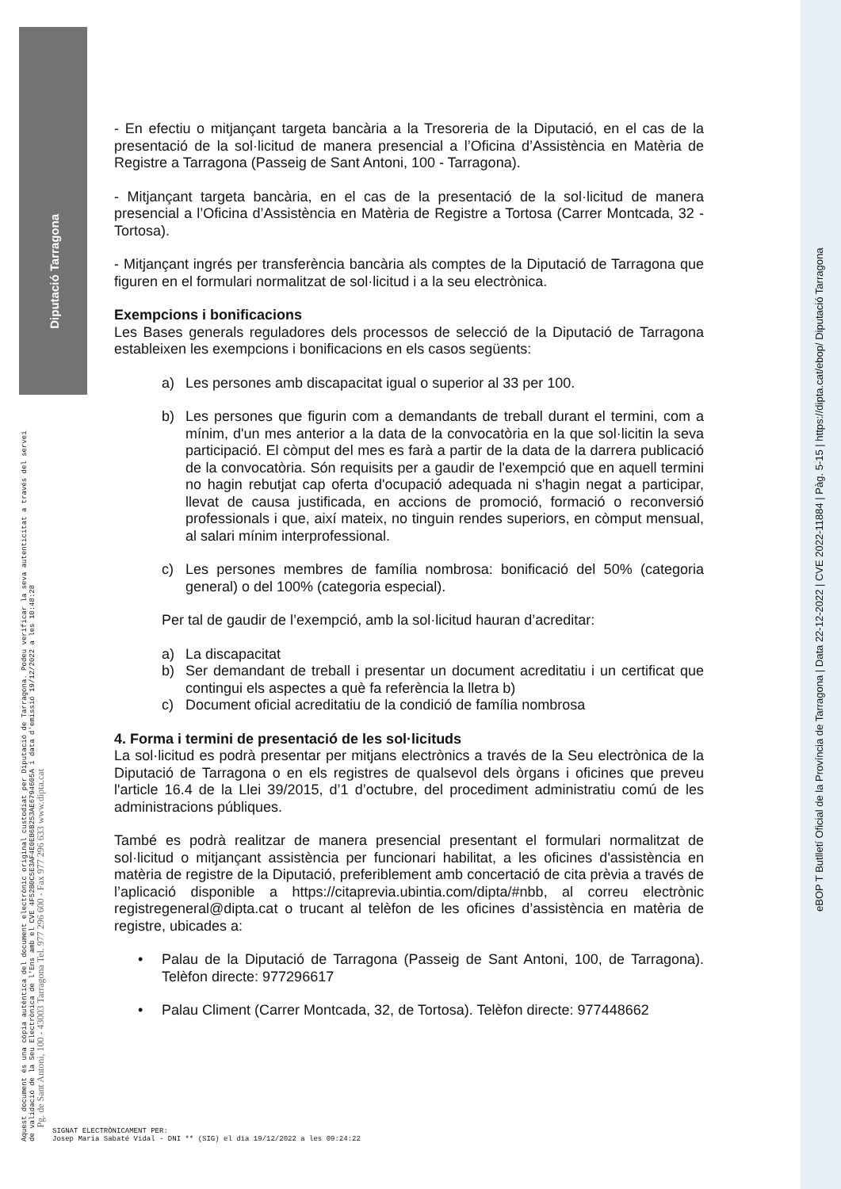Diputació Tarragona
Aquest document és una còpia autèntica del document electrònic original custodiat per Diputació de Tarragona. Podeu verificar la seva autenticitat a través del servei de validació de la Seu Electrònica de l'Ens amb el CVE 4F52B0C5E3AF4E0EB6B253AE6794605A i data d'emissió 19/12/2022 a les 10:48:28
Pg. de Sant Antoni, 100 - 43003 Tarragona Tel. 977 296 600 - Fax 977 296 633 www.dipta.cat
eBOP T Butlletí Oficial de la Província de Tarragona | Data 22-12-2022 | CVE 2022-11884 | Pàg. 5-15 | https://dipta.cat/ebop/ Diputació Tarragona
- En efectiu o mitjançant targeta bancària a la Tresoreria de la Diputació, en el cas de la presentació de la sol·licitud de manera presencial a l’Oficina d’Assistència en Matèria de Registre a Tarragona (Passeig de Sant Antoni, 100 - Tarragona).
- Mitjançant targeta bancària, en el cas de la presentació de la sol·licitud de manera presencial a l’Oficina d’Assistència en Matèria de Registre a Tortosa (Carrer Montcada, 32 - Tortosa).
- Mitjançant ingrés per transferència bancària als comptes de la Diputació de Tarragona que figuren en el formulari normalitzat de sol·licitud i a la seu electrònica.
Exempcions i bonificacions
Les Bases generals reguladores dels processos de selecció de la Diputació de Tarragona estableixen les exempcions i bonificacions en els casos següents:
a) Les persones amb discapacitat igual o superior al 33 per 100.
b) Les persones que figurin com a demandants de treball durant el termini, com a mínim, d'un mes anterior a la data de la convocatòria en la que sol·licitin la seva participació. El còmput del mes es farà a partir de la data de la darrera publicació de la convocatòria. Són requisits per a gaudir de l'exempció que en aquell termini no hagin rebutjat cap oferta d'ocupació adequada ni s'hagin negat a participar, llevat de causa justificada, en accions de promoció, formació o reconversió professionals i que, així mateix, no tinguin rendes superiors, en còmput mensual, al salari mínim interprofessional.
c) Les persones membres de família nombrosa: bonificació del 50% (categoria general) o del 100% (categoria especial).
Per tal de gaudir de l’exempció, amb la sol·licitud hauran d’acreditar:
a) La discapacitat
b) Ser demandant de treball i presentar un document acreditatiu i un certificat que contingui els aspectes a què fa referència la lletra b)
c) Document oficial acreditatiu de la condició de família nombrosa
4. Forma i termini de presentació de les sol·licituds
La sol·licitud es podrà presentar per mitjans electrònics a través de la Seu electrònica de la Diputació de Tarragona o en els registres de qualsevol dels òrgans i oficines que preveu l'article 16.4 de la Llei 39/2015, d’1 d’octubre, del procediment administratiu comú de les administracions públiques.
També es podrà realitzar de manera presencial presentant el formulari normalitzat de sol·licitud o mitjançant assistència per funcionari habilitat, a les oficines d'assistència en matèria de registre de la Diputació, preferiblement amb concertació de cita prèvia a través de l’aplicació disponible a https://citaprevia.ubintia.com/dipta/#nbb, al correu electrònic registregeneral@dipta.cat o trucant al telèfon de les oficines d’assistència en matèria de registre, ubicades a:
• Palau de la Diputació de Tarragona (Passeig de Sant Antoni, 100, de Tarragona). Telèfon directe: 977296617
• Palau Climent (Carrer Montcada, 32, de Tortosa). Telèfon directe: 977448662
SIGNAT ELECTRÒNICAMENT PER:
Josep Maria Sabaté Vidal - DNI ** (SIG) el dia 19/12/2022 a les 09:24:22